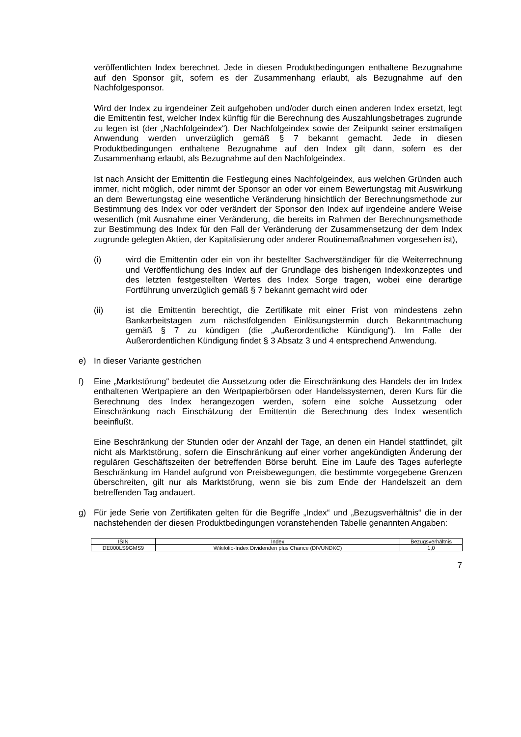veröffentlichten Index berechnet. Jede in diesen Produktbedingungen enthaltene Bezugnahme auf den Sponsor gilt, sofern es der Zusammenhang erlaubt, als Bezugnahme auf den Nachfolgesponsor.
Wird der Index zu irgendeiner Zeit aufgehoben und/oder durch einen anderen Index ersetzt, legt die Emittentin fest, welcher Index künftig für die Berechnung des Auszahlungsbetrages zugrunde zu legen ist (der „Nachfolgeindex“). Der Nachfolge­index sowie der Zeitpunkt seiner erstmaligen Anwendung werden unverzüglich gemäß § 7 bekannt gemacht. Jede in diesen Produktbedingungen enthaltene Bezugnahme auf den Index gilt dann, sofern es der Zusammenhang erlaubt, als Bezugnahme auf den Nachfolgeindex.
Ist nach Ansicht der Emittentin die Festlegung eines Nachfolgeindex, aus welchen Gründen auch immer, nicht möglich, oder nimmt der Sponsor an oder vor einem Bewertungstag mit Auswirkung an dem Bewertungstag eine wesentliche Veränderung hinsichtlich der Berechnungsmethode zur Bestimmung des Index vor oder verändert der Sponsor den Index auf irgendeine andere Weise wesentlich (mit Ausnahme einer Veränderung, die bereits im Rahmen der Berechnungsmethode zur Bestimmung des Index für den Fall der Veränderung der Zusammensetzung der dem Index zugrunde gelegten Aktien, der Kapitalisierung oder anderer Routinemaßnahmen vorgesehen ist),
(i) wird die Emittentin oder ein von ihr bestellter Sachverständiger für die Weiterrechnung und Veröffentlichung des Index auf der Grundlage des bisherigen Indexkonzeptes und des letzten festgestellten Wertes des Index Sorge tragen, wobei eine derartige Fortführung unverzüglich gemäß § 7 bekannt gemacht wird oder
(ii) ist die Emittentin berechtigt, die Zertifikate mit einer Frist von mindestens zehn Bankarbeitstagen zum nächstfolgenden Einlösungstermin durch Bekannt­machung gemäß § 7 zu kündigen (die „Außerordentliche Kündigung“). Im Falle der Außerordentlichen Kündigung findet § 3 Absatz 3 und 4 entsprechend Anwendung.
e) In dieser Variante gestrichen
f) Eine „Marktstörung“ bedeutet die Aussetzung oder die Einschränkung des Handels der im Index enthaltenen Wertpapiere an den Wertpapierbörsen oder Handelssystemen, deren Kurs für die Berechnung des Index herangezogen werden, sofern eine solche Aussetzung oder Einschränkung nach Einschätzung der Emittentin die Berechnung des Index wesentlich beeinflußt.
Eine Beschränkung der Stunden oder der Anzahl der Tage, an denen ein Handel stattfindet, gilt nicht als Marktstörung, sofern die Einschränkung auf einer vorher angekündigten Änderung der regulären Geschäftszeiten der betreffenden Börse beruht. Eine im Laufe des Tages auferlegte Beschränkung im Handel aufgrund von Preisbewegungen, die bestimmte vorgegebene Grenzen überschreiten, gilt nur als Marktstörung, wenn sie bis zum Ende der Handelszeit an dem betreffenden Tag andauert.
g) Für jede Serie von Zertifikaten gelten für die Begriffe „Index“ und „Bezugsverhältnis“ die in der nachstehenden der diesen Produktbedingungen voranstehenden Tabelle genannten Angaben:
| ISIN | Index | Bezugsverhältnis |
| --- | --- | --- |
| DE000LS9GMS9 | Wikifolio-Index Dividenden plus Chance (DIVUNDKC) | 1,0 |
7